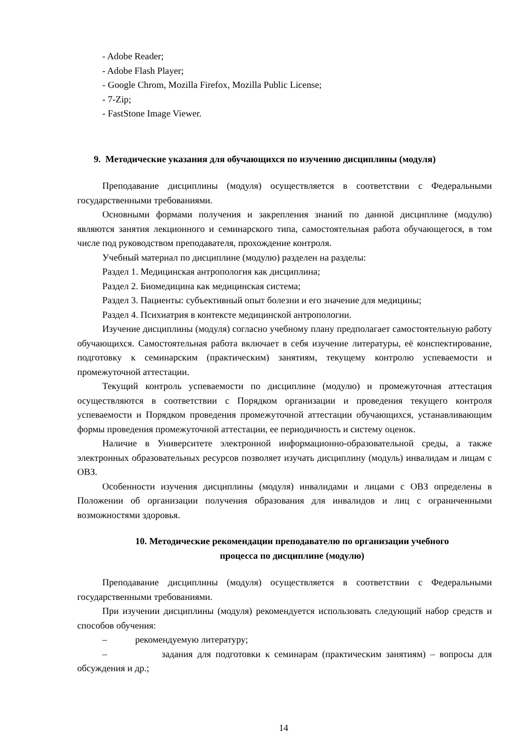- Adobe Reader;
- Adobe Flash Player;
- Google Chrom, Mozilla Firefox, Mozilla Public License;
- 7-Zip;
- FastStone Image Viewer.
9. Методические указания для обучающихся по изучению дисциплины (модуля)
Преподавание дисциплины (модуля) осуществляется в соответствии с Федеральными государственными требованиями.
Основными формами получения и закрепления знаний по данной дисциплине (модулю) являются занятия лекционного и семинарского типа, самостоятельная работа обучающегося, в том числе под руководством преподавателя, прохождение контроля.
Учебный материал по дисциплине (модулю) разделен на разделы:
Раздел 1. Медицинская антропология как дисциплина;
Раздел 2. Биомедицина как медицинская система;
Раздел 3. Пациенты: субъективный опыт болезни и его значение для медицины;
Раздел 4. Психиатрия в контексте медицинской антропологии.
Изучение дисциплины (модуля) согласно учебному плану предполагает самостоятельную работу обучающихся. Самостоятельная работа включает в себя изучение литературы, её конспектирование, подготовку к семинарским (практическим) занятиям, текущему контролю успеваемости и промежуточной аттестации.
Текущий контроль успеваемости по дисциплине (модулю) и промежуточная аттестация осуществляются в соответствии с Порядком организации и проведения текущего контроля успеваемости и Порядком проведения промежуточной аттестации обучающихся, устанавливающим формы проведения промежуточной аттестации, ее периодичность и систему оценок.
Наличие в Университете электронной информационно-образовательной среды, а также электронных образовательных ресурсов позволяет изучать дисциплину (модуль) инвалидам и лицам с ОВЗ.
Особенности изучения дисциплины (модуля) инвалидами и лицами с ОВЗ определены в Положении об организации получения образования для инвалидов и лиц с ограниченными возможностями здоровья.
10. Методические рекомендации преподавателю по организации учебного
процесса по дисциплине (модулю)
Преподавание дисциплины (модуля) осуществляется в соответствии с Федеральными государственными требованиями.
При изучении дисциплины (модуля) рекомендуется использовать следующий набор средств и способов обучения:
– рекомендуемую литературу;
– задания для подготовки к семинарам (практическим занятиям) – вопросы для обсуждения и др.;
14